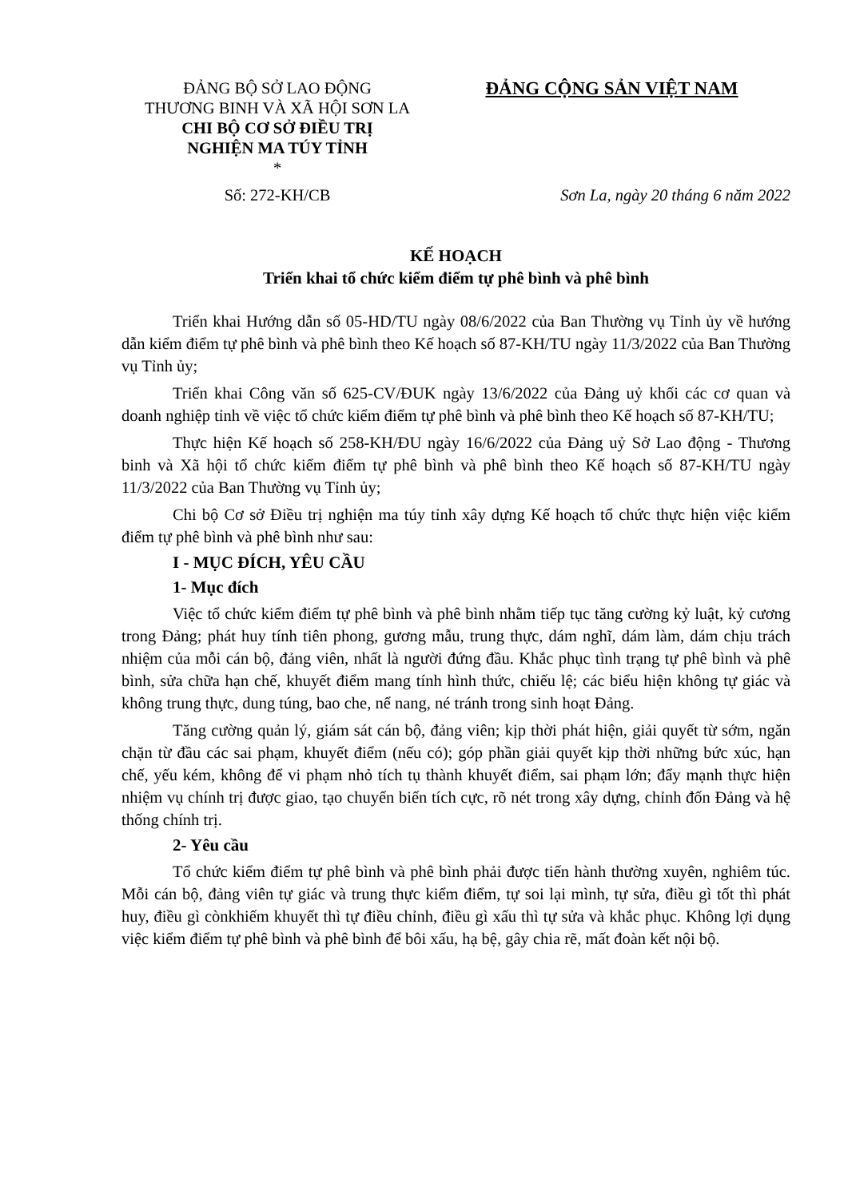ĐẢNG BỘ SỞ LAO ĐỘNG
THƯƠNG BINH VÀ XÃ HỘI SƠN LA
CHI BỘ CƠ SỞ ĐIỀU TRỊ
NGHIỆN MA TÚY TỈNH
*
ĐẢNG CỘNG SẢN VIỆT NAM
Số: 272-KH/CB Sơn La, ngày 20 tháng 6 năm 2022
KẾ HOẠCH
Triển khai tổ chức kiểm điểm tự phê bình và phê bình
Triển khai Hướng dẫn số 05-HD/TU ngày 08/6/2022 của Ban Thường vụ Tỉnh ủy về hướng dẫn kiểm điểm tự phê bình và phê bình theo Kế hoạch số 87-KH/TU ngày 11/3/2022 của Ban Thường vụ Tỉnh ủy;
Triển khai Công văn số 625-CV/ĐUK ngày 13/6/2022 của Đảng uỷ khối các cơ quan và doanh nghiệp tỉnh về việc tổ chức kiểm điểm tự phê bình và phê bình theo Kế hoạch số 87-KH/TU;
Thực hiện Kế hoạch số 258-KH/ĐU ngày 16/6/2022 của Đảng uỷ Sở Lao động - Thương binh và Xã hội tổ chức kiểm điểm tự phê bình và phê bình theo Kế hoạch số 87-KH/TU ngày 11/3/2022 của Ban Thường vụ Tỉnh ủy;
Chi bộ Cơ sở Điều trị nghiện ma túy tỉnh xây dựng Kế hoạch tổ chức thực hiện việc kiểm điểm tự phê bình và phê bình như sau:
I - MỤC ĐÍCH, YÊU CẦU
1- Mục đích
Việc tổ chức kiểm điểm tự phê bình và phê bình nhằm tiếp tục tăng cường kỷ luật, kỷ cương trong Đảng; phát huy tính tiên phong, gương mẫu, trung thực, dám nghĩ, dám làm, dám chịu trách nhiệm của mỗi cán bộ, đảng viên, nhất là người đứng đầu. Khắc phục tình trạng tự phê bình và phê bình, sửa chữa hạn chế, khuyết điểm mang tính hình thức, chiếu lệ; các biểu hiện không tự giác và không trung thực, dung túng, bao che, nể nang, né tránh trong sinh hoạt Đảng.
Tăng cường quản lý, giám sát cán bộ, đảng viên; kịp thời phát hiện, giải quyết từ sớm, ngăn chặn từ đầu các sai phạm, khuyết điểm (nếu có); góp phần giải quyết kịp thời những bức xúc, hạn chế, yếu kém, không để vi phạm nhỏ tích tụ thành khuyết điểm, sai phạm lớn; đẩy mạnh thực hiện nhiệm vụ chính trị được giao, tạo chuyển biến tích cực, rõ nét trong xây dựng, chỉnh đốn Đảng và hệ thống chính trị.
2- Yêu cầu
Tổ chức kiểm điểm tự phê bình và phê bình phải được tiến hành thường xuyên, nghiêm túc. Mỗi cán bộ, đảng viên tự giác và trung thực kiểm điểm, tự soi lại mình, tự sửa, điều gì tốt thì phát huy, điều gì cònkhiếm khuyết thì tự điều chỉnh, điều gì xấu thì tự sửa và khắc phục. Không lợi dụng việc kiểm điểm tự phê bình và phê bình để bôi xấu, hạ bệ, gây chia rẽ, mất đoàn kết nội bộ.